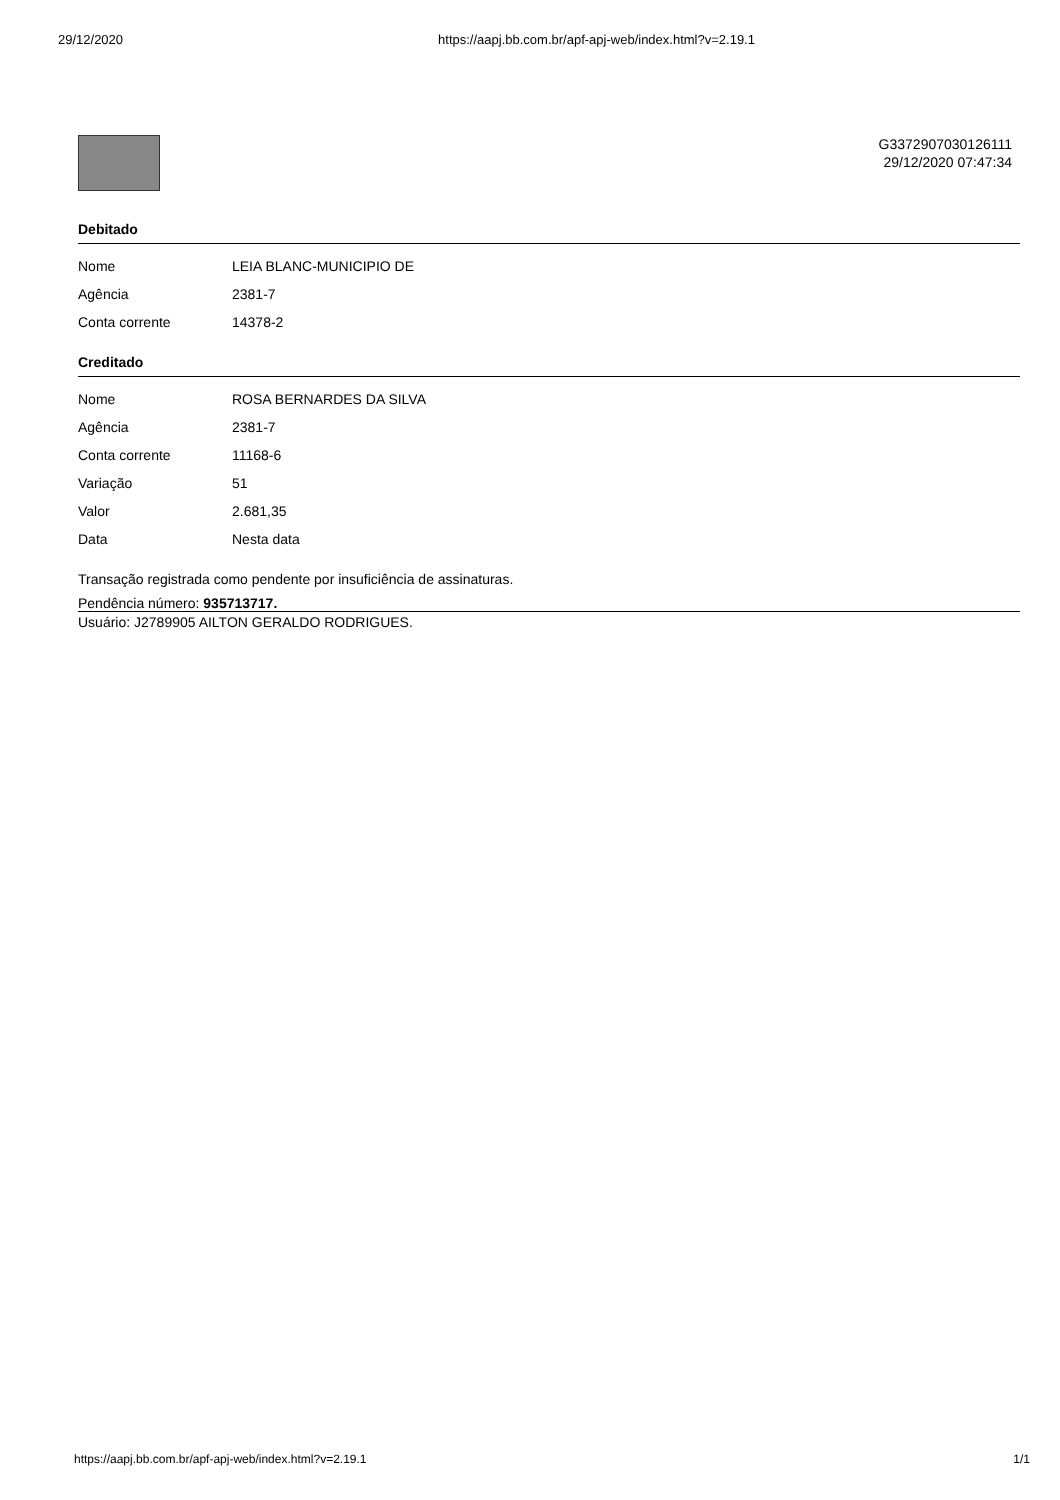29/12/2020 https://aapj.bb.com.br/apf-apj-web/index.html?v=2.19.1
G3372907030126111
29/12/2020 07:47:34
Debitado
| Nome | LEIA BLANC-MUNICIPIO DE |
| Agência | 2381-7 |
| Conta corrente | 14378-2 |
Creditado
| Nome | ROSA BERNARDES DA SILVA |
| Agência | 2381-7 |
| Conta corrente | 11168-6 |
| Variação | 51 |
| Valor | 2.681,35 |
| Data | Nesta data |
Transação registrada como pendente por insuficiência de assinaturas.
Pendência número: 935713717.
Usuário: J2789905 AILTON GERALDO RODRIGUES.
https://aapj.bb.com.br/apf-apj-web/index.html?v=2.19.1 1/1